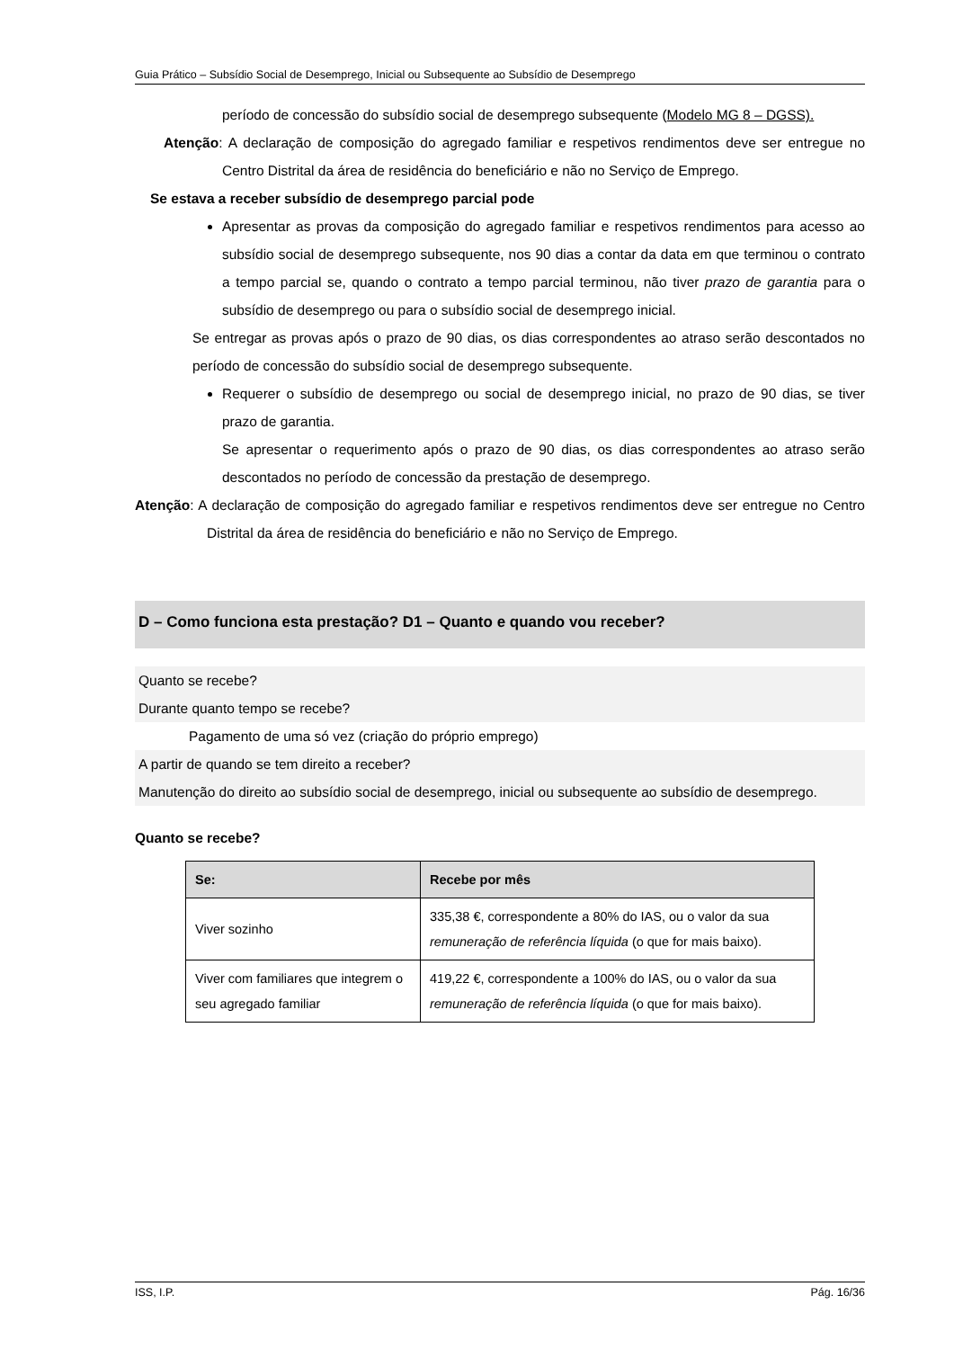Guia Prático – Subsídio Social de Desemprego, Inicial ou Subsequente ao Subsídio de Desemprego
período de concessão do subsídio social de desemprego subsequente (Modelo MG 8 – DGSS).
Atenção: A declaração de composição do agregado familiar e respetivos rendimentos deve ser entregue no Centro Distrital da área de residência do beneficiário e não no Serviço de Emprego.
Se estava a receber subsídio de desemprego parcial pode
Apresentar as provas da composição do agregado familiar e respetivos rendimentos para acesso ao subsídio social de desemprego subsequente, nos 90 dias a contar da data em que terminou o contrato a tempo parcial se, quando o contrato a tempo parcial terminou, não tiver prazo de garantia para o subsídio de desemprego ou para o subsídio social de desemprego inicial.
Se entregar as provas após o prazo de 90 dias, os dias correspondentes ao atraso serão descontados no período de concessão do subsídio social de desemprego subsequente.
Requerer o subsídio de desemprego ou social de desemprego inicial, no prazo de 90 dias, se tiver prazo de garantia.
Se apresentar o requerimento após o prazo de 90 dias, os dias correspondentes ao atraso serão descontados no período de concessão da prestação de desemprego.
Atenção: A declaração de composição do agregado familiar e respetivos rendimentos deve ser entregue no Centro Distrital da área de residência do beneficiário e não no Serviço de Emprego.
D – Como funciona esta prestação? D1 – Quanto e quando vou receber?
Quanto se recebe?
Durante quanto tempo se recebe?
Pagamento de uma só vez (criação do próprio emprego)
A partir de quando se tem direito a receber?
Manutenção do direito ao subsídio social de desemprego, inicial ou subsequente ao subsídio de desemprego.
Quanto se recebe?
| Se: | Recebe por mês |
| --- | --- |
| Viver sozinho | 335,38 €, correspondente a 80% do IAS, ou o valor da sua remuneração de referência líquida (o que for mais baixo). |
| Viver com familiares que integrem o seu agregado familiar | 419,22 €, correspondente a 100% do IAS, ou o valor da sua remuneração de referência líquida (o que for mais baixo). |
ISS, I.P. Pág. 16/36